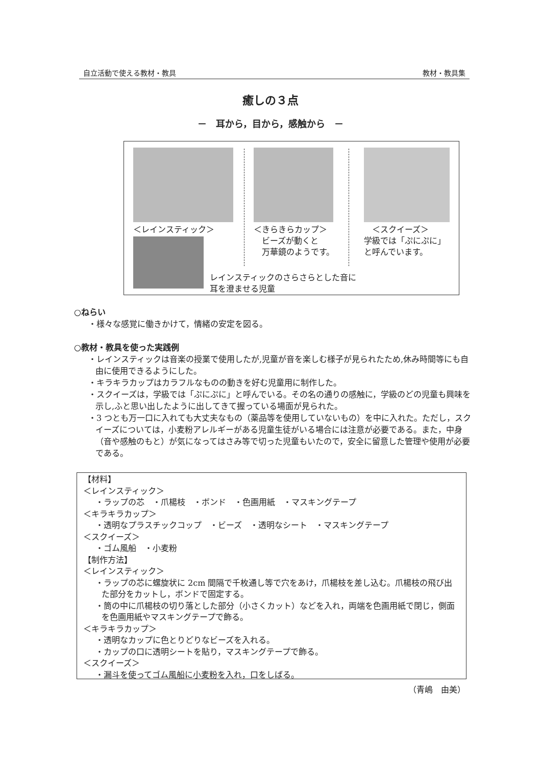自立活動で使える教材・教具 教材・教具集
癒しの３点
－　耳から，目から，感触から　－
＜レインスティック＞
＜きらきらカップ＞
　ビーズが動くと
　万華鏡のようです。
　＜スクイーズ＞
学級では「ぷにぷに」
と呼んでいます。
レインスティックのさらさらとした音に
耳を澄ませる児童
○ねらい
・様々な感覚に働きかけて，情緒の安定を図る。
○教材・教具を使った実践例
・レインスティックは音楽の授業で使用したが,児童が音を楽しむ様子が見られたため,休み時間等にも自由に使用できるようにした。
・キラキラカップはカラフルなものの動きを好む児童用に制作した。
・スクイーズは，学級では「ぷにぷに」と呼んでいる。その名の通りの感触に，学級のどの児童も興味を示し,ふと思い出したように出してきて握っている場面が見られた。
・3 つとも万一口に入れても大丈夫なもの（薬品等を使用していないもの）を中に入れた。ただし，スクイーズについては，小麦粉アレルギーがある児童生徒がいる場合には注意が必要である。また，中身（音や感触のもと）が気になってはさみ等で切った児童もいたので，安全に留意した管理や使用が必要である。
【材料】
＜レインスティック＞
・ラップの芯　・爪楊枝　・ボンド　・色画用紙　・マスキングテープ
＜キラキラカップ＞
・透明なプラスチックコップ　・ビーズ　・透明なシート　・マスキングテープ
＜スクイーズ＞
・ゴム風船　・小麦粉
【制作方法】
＜レインスティック＞
・ラップの芯に螺旋状に 2cm 間隔で千枚通し等で穴をあけ，爪楊枝を差し込む。爪楊枝の飛び出た部分をカットし，ボンドで固定する。
・筒の中に爪楊枝の切り落とした部分（小さくカット）などを入れ，両端を色画用紙で閉じ，側面を色画用紙やマスキングテープで飾る。
＜キラキラカップ＞
・透明なカップに色とりどりなビーズを入れる。
・カップの口に透明シートを貼り，マスキングテープで飾る。
＜スクイーズ＞
・漏斗を使ってゴム風船に小麦粉を入れ，口をしばる。
（青嶋　由美）